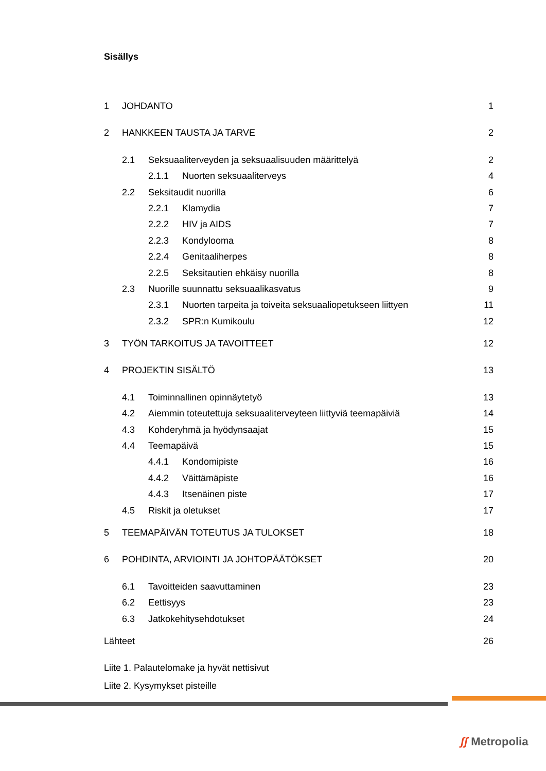Sisällys
1 JOHDANTO 1
2 HANKKEEN TAUSTA JA TARVE 2
2.1 Seksuaaliterveyden ja seksuaalisuuden määrittelyä 2
2.1.1 Nuorten seksuaaliterveys 4
2.2 Seksitaudit nuorilla 6
2.2.1 Klamydia 7
2.2.2 HIV ja AIDS 7
2.2.3 Kondylooma 8
2.2.4 Genitaaliherpes 8
2.2.5 Seksitautien ehkäisy nuorilla 8
2.3 Nuorille suunnattu seksuaalikasvatus 9
2.3.1 Nuorten tarpeita ja toiveita seksuaaliopetukseen liittyen 11
2.3.2 SPR:n Kumikoulu 12
3 TYÖN TARKOITUS JA TAVOITTEET 12
4 PROJEKTIN SISÄLTÖ 13
4.1 Toiminnallinen opinnäytetyö 13
4.2 Aiemmin toteutettuja seksuaaliterveyteen liittyviä teemapäiviä 14
4.3 Kohderyhmä ja hyödynsaajat 15
4.4 Teemapäivä 15
4.4.1 Kondomipiste 16
4.4.2 Väittämäpiste 16
4.4.3 Itsenäinen piste 17
4.5 Riskit ja oletukset 17
5 TEEMAPÄIVÄN TOTEUTUS JA TULOKSET 18
6 POHDINTA, ARVIOINTI JA JOHTOPÄÄTÖKSET 20
6.1 Tavoitteiden saavuttaminen 23
6.2 Eettisyys 23
6.3 Jatkokehitysehdotukset 24
Lähteet 26
Liite 1. Palautelomake ja hyvät nettisivut
Liite 2. Kysymykset pisteille
ʃʃ Metropolia